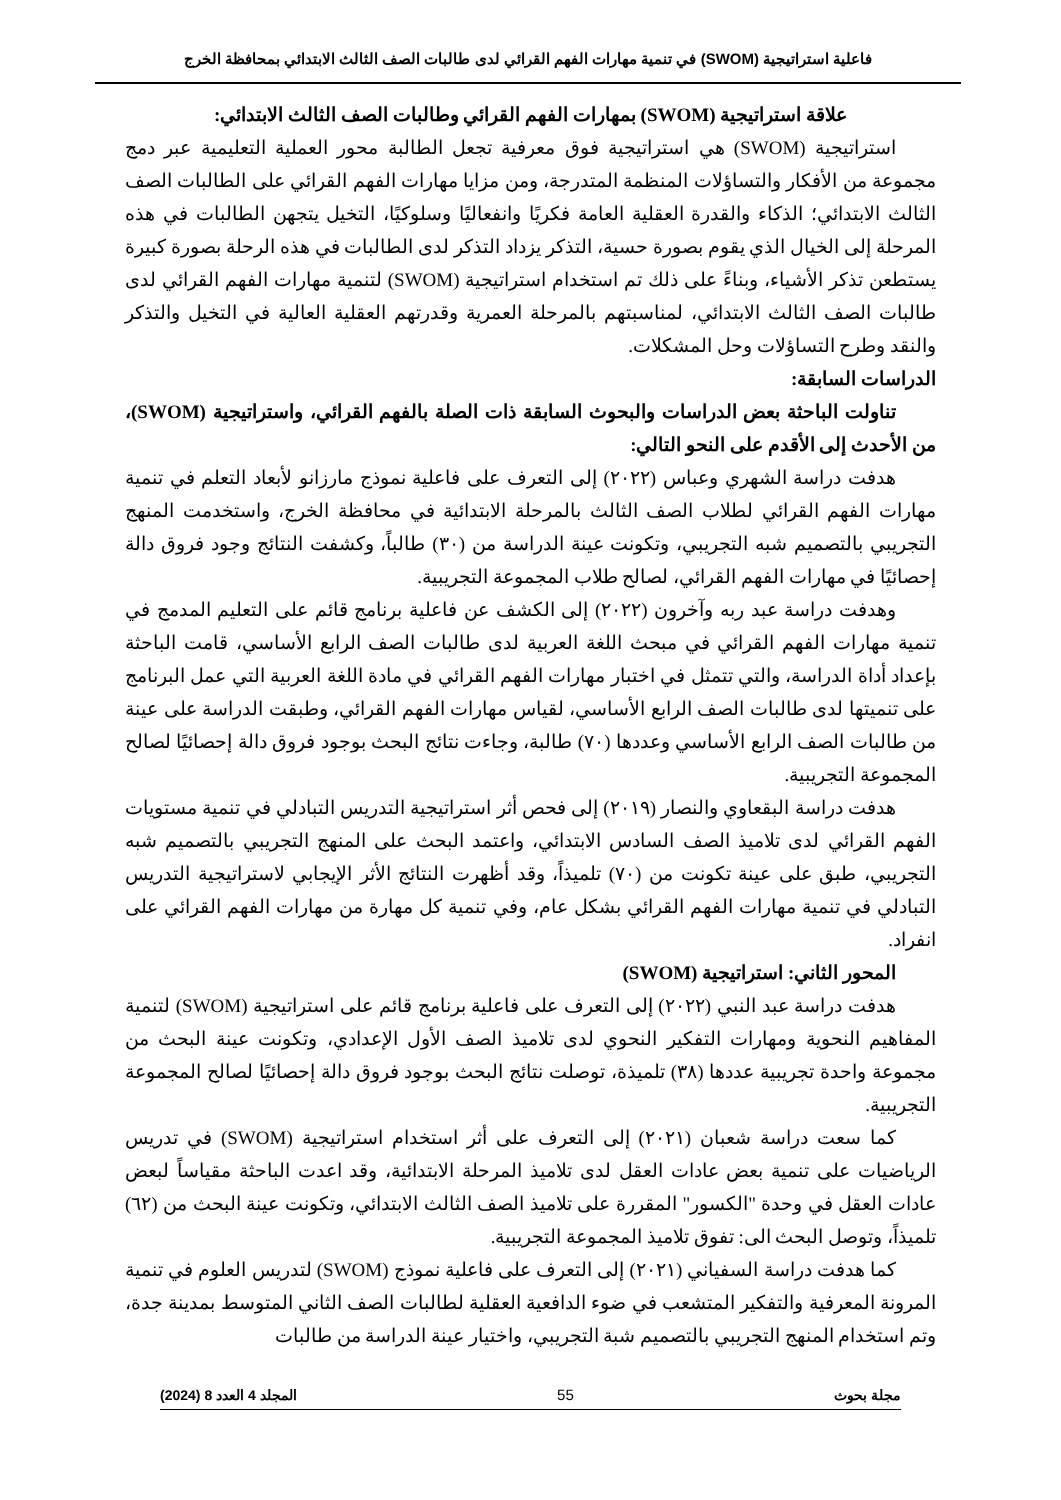فاعلية استراتيجية (SWOM) في تنمية مهارات الفهم القرائي لدى طالبات الصف الثالث الابتدائي بمحافظة الخرج
علاقة استراتيجية (SWOM) بمهارات الفهم القرائي وطالبات الصف الثالث الابتدائي:
استراتيجية (SWOM) هي استراتيجية فوق معرفية تجعل الطالبة محور العملية التعليمية عبر دمج مجموعة من الأفكار والتساؤلات المنظمة المتدرجة، ومن مزايا مهارات الفهم القرائي على الطالبات الصف الثالث الابتدائي؛ الذكاء والقدرة العقلية العامة فكريًا وانفعاليًا وسلوكيًا، التخيل يتجهن الطالبات في هذه المرحلة إلى الخيال الذي يقوم بصورة حسية، التذكر يزداد التذكر لدى الطالبات في هذه الرحلة بصورة كبيرة يستطعن تذكر الأشياء، وبناءً على ذلك تم استخدام استراتيجية (SWOM) لتنمية مهارات الفهم القرائي لدى طالبات الصف الثالث الابتدائي، لمناسبتهم بالمرحلة العمرية وقدرتهم العقلية العالية في التخيل والتذكر والنقد وطرح التساؤلات وحل المشكلات.
الدراسات السابقة:
تناولت الباحثة بعض الدراسات والبحوث السابقة ذات الصلة بالفهم القرائي، واستراتيجية (SWOM)، من الأحدث إلى الأقدم على النحو التالي:
هدفت دراسة الشهري وعباس (٢٠٢٢) إلى التعرف على فاعلية نموذج مارزانو لأبعاد التعلم في تنمية مهارات الفهم القرائي لطلاب الصف الثالث بالمرحلة الابتدائية في محافظة الخرج، واستخدمت المنهج التجريبي بالتصميم شبه التجريبي، وتكونت عينة الدراسة من (٣٠) طالباً، وكشفت النتائج وجود فروق دالة إحصائيًا في مهارات الفهم القرائي، لصالح طلاب المجموعة التجريبية.
وهدفت دراسة عبد ربه وآخرون (٢٠٢٢) إلى الكشف عن فاعلية برنامج قائم على التعليم المدمج في تنمية مهارات الفهم القرائي في مبحث اللغة العربية لدى طالبات الصف الرابع الأساسي، قامت الباحثة بإعداد أداة الدراسة، والتي تتمثل في اختبار مهارات الفهم القرائي في مادة اللغة العربية التي عمل البرنامج على تنميتها لدى طالبات الصف الرابع الأساسي، لقياس مهارات الفهم القرائي، وطبقت الدراسة على عينة من طالبات الصف الرابع الأساسي وعددها (٧٠) طالبة، وجاءت نتائج البحث بوجود فروق دالة إحصائيًا لصالح المجموعة التجريبية.
هدفت دراسة البقعاوي والنصار (٢٠١٩) إلى فحص أثر استراتيجية التدريس التبادلي في تنمية مستويات الفهم القرائي لدى تلاميذ الصف السادس الابتدائي، واعتمد البحث على المنهج التجريبي بالتصميم شبه التجريبي، طبق على عينة تكونت من (٧٠) تلميذاً، وقد أظهرت النتائج الأثر الإيجابي لاستراتيجية التدريس التبادلي في تنمية مهارات الفهم القرائي بشكل عام، وفي تنمية كل مهارة من مهارات الفهم القرائي على انفراد.
المحور الثاني: استراتيجية (SWOM)
هدفت دراسة عبد النبي (٢٠٢٢) إلى التعرف على فاعلية برنامج قائم على استراتيجية (SWOM) لتنمية المفاهيم النحوية ومهارات التفكير النحوي لدى تلاميذ الصف الأول الإعدادي، وتكونت عينة البحث من مجموعة واحدة تجريبية عددها (٣٨) تلميذة، توصلت نتائج البحث بوجود فروق دالة إحصائيًا لصالح المجموعة التجريبية.
كما سعت دراسة شعبان (٢٠٢١) إلى التعرف على أثر استخدام استراتيجية (SWOM) في تدريس الرياضيات على تنمية بعض عادات العقل لدى تلاميذ المرحلة الابتدائية، وقد اعدت الباحثة مقياساً لبعض عادات العقل في وحدة "الكسور" المقررة على تلاميذ الصف الثالث الابتدائي، وتكونت عينة البحث من (٦٢) تلميذاً، وتوصل البحث الى: تفوق تلاميذ المجموعة التجريبية.
كما هدفت دراسة السفياني (٢٠٢١) إلى التعرف على فاعلية نموذج (SWOM) لتدريس العلوم في تنمية المرونة المعرفية والتفكير المتشعب في ضوء الدافعية العقلية لطالبات الصف الثاني المتوسط بمدينة جدة، وتم استخدام المنهج التجريبي بالتصميم شبة التجريبي، واختيار عينة الدراسة من طالبات
مجلة بحوث 55 المجلد 4 العدد 8 (2024)